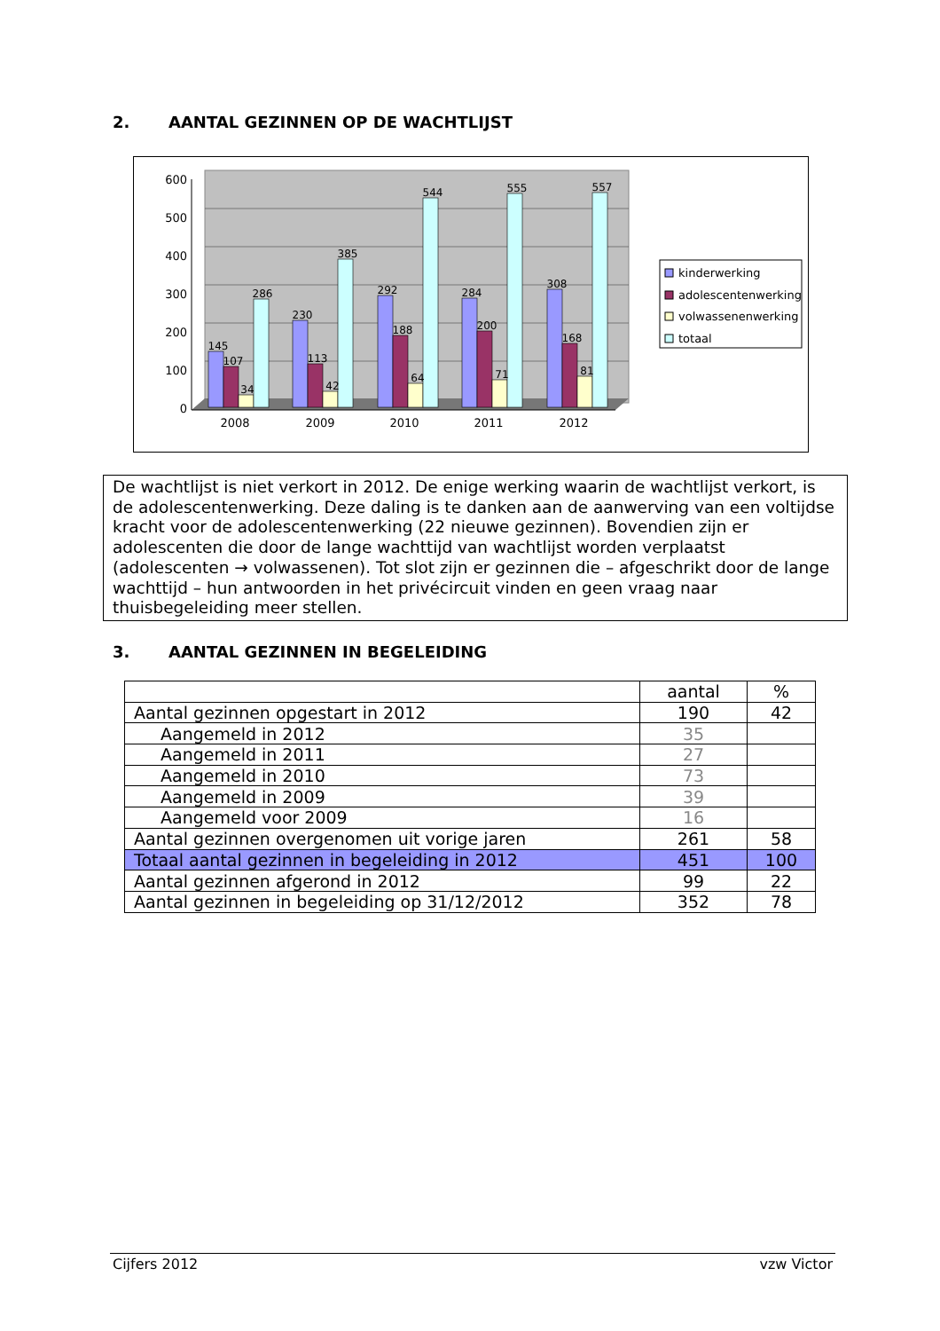2. AANTAL GEZINNEN OP DE WACHTLIJST
600
500
400
300
200
100
0
2008
2009
2010
2011
2012
145
107
34
286
230
113
42
385
292
188
64
544
284
200
71
555
308
168
81
557
kinderwerking
adolescentenwerking
volwassenenwerking
totaal
De wachtlijst is niet verkort in 2012. De enige werking waarin de wachtlijst verkort, is de adolescentenwerking. Deze daling is te danken aan de aanwerving van een voltijdse kracht voor de adolescentenwerking (22 nieuwe gezinnen). Bovendien zijn er adolescenten die door de lange wachttijd van wachtlijst worden verplaatst (adolescenten → volwassenen). Tot slot zijn er gezinnen die – afgeschrikt door de lange wachttijd – hun antwoorden in het privécircuit vinden en geen vraag naar thuisbegeleiding meer stellen.
3. AANTAL GEZINNEN IN BEGELEIDING
| | aantal | % |
| --- | --- | --- |
| Aantal gezinnen opgestart in 2012 | 190 | 42 |
| Aangemeld in 2012 | 35 | |
| Aangemeld in 2011 | 27 | |
| Aangemeld in 2010 | 73 | |
| Aangemeld in 2009 | 39 | |
| Aangemeld voor 2009 | 16 | |
| Aantal gezinnen overgenomen uit vorige jaren | 261 | 58 |
| Totaal aantal gezinnen in begeleiding in 2012 | 451 | 100 |
| Aantal gezinnen afgerond in 2012 | 99 | 22 |
| Aantal gezinnen in begeleiding op 31/12/2012 | 352 | 78 |
Cijfers 2012 vzw Victor